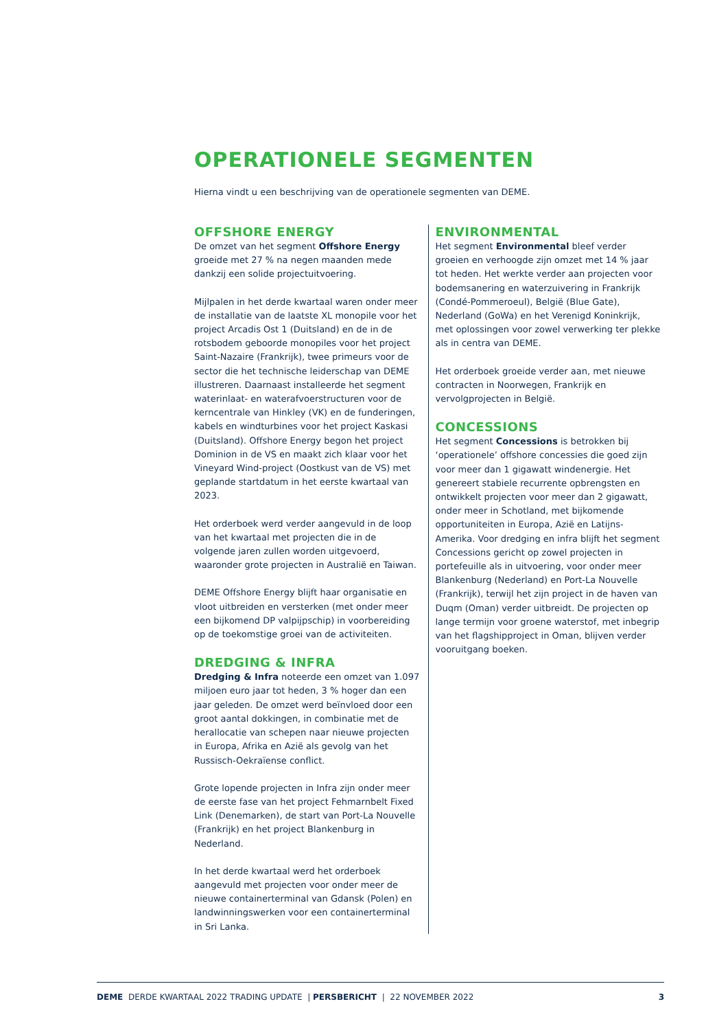OPERATIONELE SEGMENTEN
Hierna vindt u een beschrijving van de operationele segmenten van DEME.
OFFSHORE ENERGY
De omzet van het segment Offshore Energy groeide met 27 % na negen maanden mede dankzij een solide projectuitvoering.
Mijlpalen in het derde kwartaal waren onder meer de installatie van de laatste XL monopile voor het project Arcadis Ost 1 (Duitsland) en de in de rotsbodem geboorde monopiles voor het project Saint-Nazaire (Frankrijk), twee primeurs voor de sector die het technische leiderschap van DEME illustreren. Daarnaast installeerde het segment waterinlaat- en waterafvoerstructuren voor de kerncentrale van Hinkley (VK) en de funderingen, kabels en windturbines voor het project Kaskasi (Duitsland). Offshore Energy begon het project Dominion in de VS en maakt zich klaar voor het Vineyard Wind-project (Oostkust van de VS) met geplande startdatum in het eerste kwartaal van 2023.
Het orderboek werd verder aangevuld in de loop van het kwartaal met projecten die in de volgende jaren zullen worden uitgevoerd, waaronder grote projecten in Australië en Taiwan.
DEME Offshore Energy blijft haar organisatie en vloot uitbreiden en versterken (met onder meer een bijkomend DP valpijpschip) in voorbereiding op de toekomstige groei van de activiteiten.
DREDGING & INFRA
Dredging & Infra noteerde een omzet van 1.097 miljoen euro jaar tot heden, 3 % hoger dan een jaar geleden. De omzet werd beïnvloed door een groot aantal dokkingen, in combinatie met de herallocatie van schepen naar nieuwe projecten in Europa, Afrika en Azië als gevolg van het Russisch-Oekraïense conflict.
Grote lopende projecten in Infra zijn onder meer de eerste fase van het project Fehmarnbelt Fixed Link (Denemarken), de start van Port-La Nouvelle (Frankrijk) en het project Blankenburg in Nederland.
In het derde kwartaal werd het orderboek aangevuld met projecten voor onder meer de nieuwe containerterminal van Gdansk (Polen) en landwinningswerken voor een containerterminal in Sri Lanka.
ENVIRONMENTAL
Het segment Environmental bleef verder groeien en verhoogde zijn omzet met 14 % jaar tot heden. Het werkte verder aan projecten voor bodemsanering en waterzuivering in Frankrijk (Condé-Pommeroeul), België (Blue Gate), Nederland (GoWa) en het Verenigd Koninkrijk, met oplossingen voor zowel verwerking ter plekke als in centra van DEME.
Het orderboek groeide verder aan, met nieuwe contracten in Noorwegen, Frankrijk en vervolgprojecten in België.
CONCESSIONS
Het segment Concessions is betrokken bij ‘operationele’ offshore concessies die goed zijn voor meer dan 1 gigawatt windenergie. Het genereert stabiele recurrente opbrengsten en ontwikkelt projecten voor meer dan 2 gigawatt, onder meer in Schotland, met bijkomende opportuniteiten in Europa, Azië en Latijns-Amerika. Voor dredging en infra blijft het segment Concessions gericht op zowel projecten in portefeuille als in uitvoering, voor onder meer Blankenburg (Nederland) en Port-La Nouvelle (Frankrijk), terwijl het zijn project in de haven van Duqm (Oman) verder uitbreidt. De projecten op lange termijn voor groene waterstof, met inbegrip van het flagshipproject in Oman, blijven verder vooruitgang boeken.
DEME DERDE KWARTAAL 2022 TRADING UPDATE | PERSBERICHT | 22 NOVEMBER 2022 3